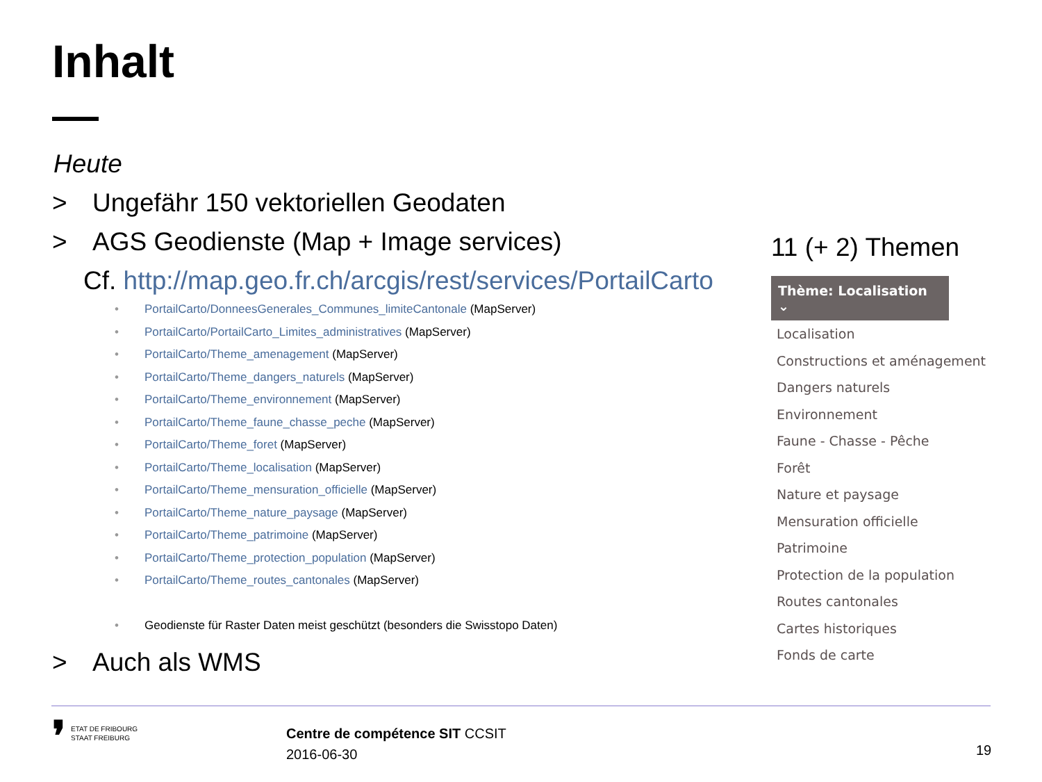Inhalt
Heute
> Ungefähr 150 vektoriellen Geodaten
> AGS Geodienste (Map + Image services)
Cf. http://map.geo.fr.ch/arcgis/rest/services/PortailCarto
• PortailCarto/DonneesGenerales_Communes_limiteCantonale (MapServer)
• PortailCarto/PortailCarto_Limites_administratives (MapServer)
• PortailCarto/Theme_amenagement (MapServer)
• PortailCarto/Theme_dangers_naturels (MapServer)
• PortailCarto/Theme_environnement (MapServer)
• PortailCarto/Theme_faune_chasse_peche (MapServer)
• PortailCarto/Theme_foret (MapServer)
• PortailCarto/Theme_localisation (MapServer)
• PortailCarto/Theme_mensuration_officielle (MapServer)
• PortailCarto/Theme_nature_paysage (MapServer)
• PortailCarto/Theme_patrimoine (MapServer)
• PortailCarto/Theme_protection_population (MapServer)
• PortailCarto/Theme_routes_cantonales (MapServer)
• Geodienste für Raster Daten meist geschützt (besonders die Swisstopo Daten)
> Auch als WMS
11 (+ 2) Themen
Thème: Localisation ⌄
Localisation
Constructions et aménagement
Dangers naturels
Environnement
Faune - Chasse - Pêche
Forêt
Nature et paysage
Mensuration officielle
Patrimoine
Protection de la population
Routes cantonales
Cartes historiques
Fonds de carte
❜ ETAT DE FRIBOURG
STAAT FREIBURG
Centre de compétence SIT CCSIT
2016-06-30
19